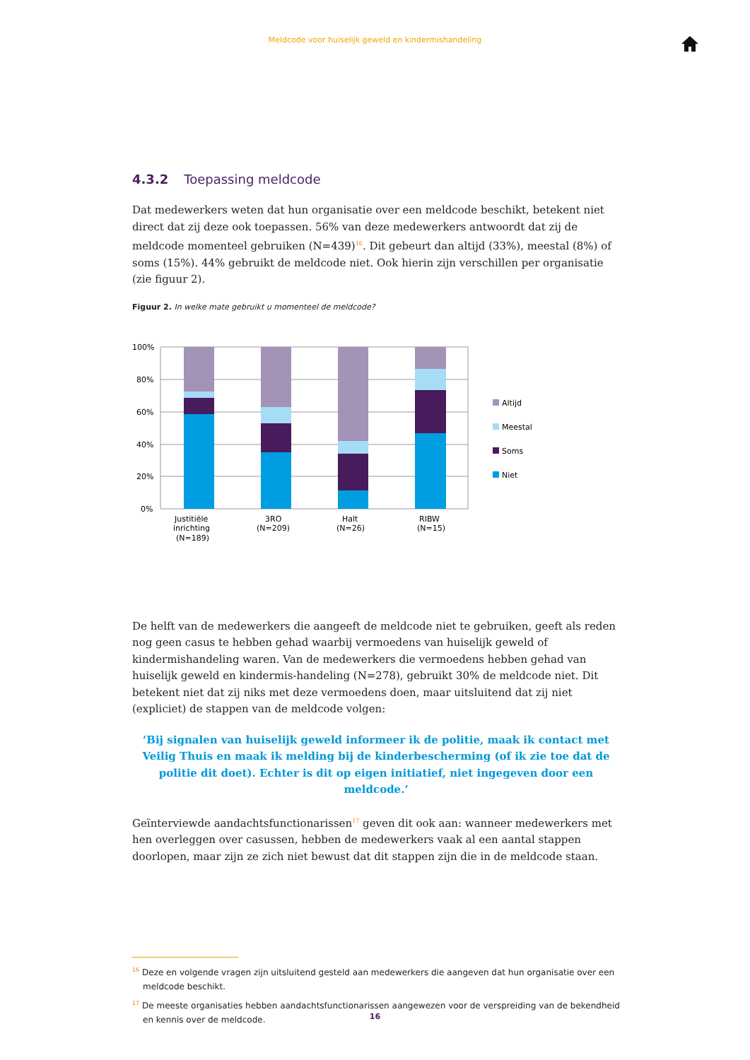Meldcode voor huiselijk geweld en kindermishandeling
4.3.2 Toepassing meldcode
Dat medewerkers weten dat hun organisatie over een meldcode beschikt, betekent niet direct dat zij deze ook toepassen. 56% van deze medewerkers antwoordt dat zij de meldcode momenteel gebruiken (N=439)<sup>16</sup>. Dit gebeurt dan altijd (33%), meestal (8%) of soms (15%). 44% gebruikt de meldcode niet. Ook hierin zijn verschillen per organisatie (zie figuur 2).
Figuur 2. In welke mate gebruikt u momenteel de meldcode?
100%
80%
60%
40%
20%
0%
Justitiële
inrichting
(N=189)
3RO
(N=209)
Halt
(N=26)
RIBW
(N=15)
Altijd
Meestal
Soms
Niet
De helft van de medewerkers die aangeeft de meldcode niet te gebruiken, geeft als reden nog geen casus te hebben gehad waarbij vermoedens van huiselijk geweld of kindermishandeling waren. Van de medewerkers die vermoedens hebben gehad van huiselijk geweld en kindermis-handeling (N=278), gebruikt 30% de meldcode niet. Dit betekent niet dat zij niks met deze vermoedens doen, maar uitsluitend dat zij niet (expliciet) de stappen van de meldcode volgen:
‘Bij signalen van huiselijk geweld informeer ik de politie, maak ik contact met Veilig Thuis en maak ik melding bij de kinderbescherming (of ik zie toe dat de politie dit doet). Echter is dit op eigen initiatief, niet ingegeven door een meldcode.’
Geïnterviewde aandachtsfunctionarissen<sup>17</sup> geven dit ook aan: wanneer medewerkers met hen overleggen over casussen, hebben de medewerkers vaak al een aantal stappen doorlopen, maar zijn ze zich niet bewust dat dit stappen zijn die in de meldcode staan.
<sup>16</sup> Deze en volgende vragen zijn uitsluitend gesteld aan medewerkers die aangeven dat hun organisatie over een meldcode beschikt.
<sup>17</sup> De meeste organisaties hebben aandachtsfunctionarissen aangewezen voor de verspreiding van de bekendheid en kennis over de meldcode.
16